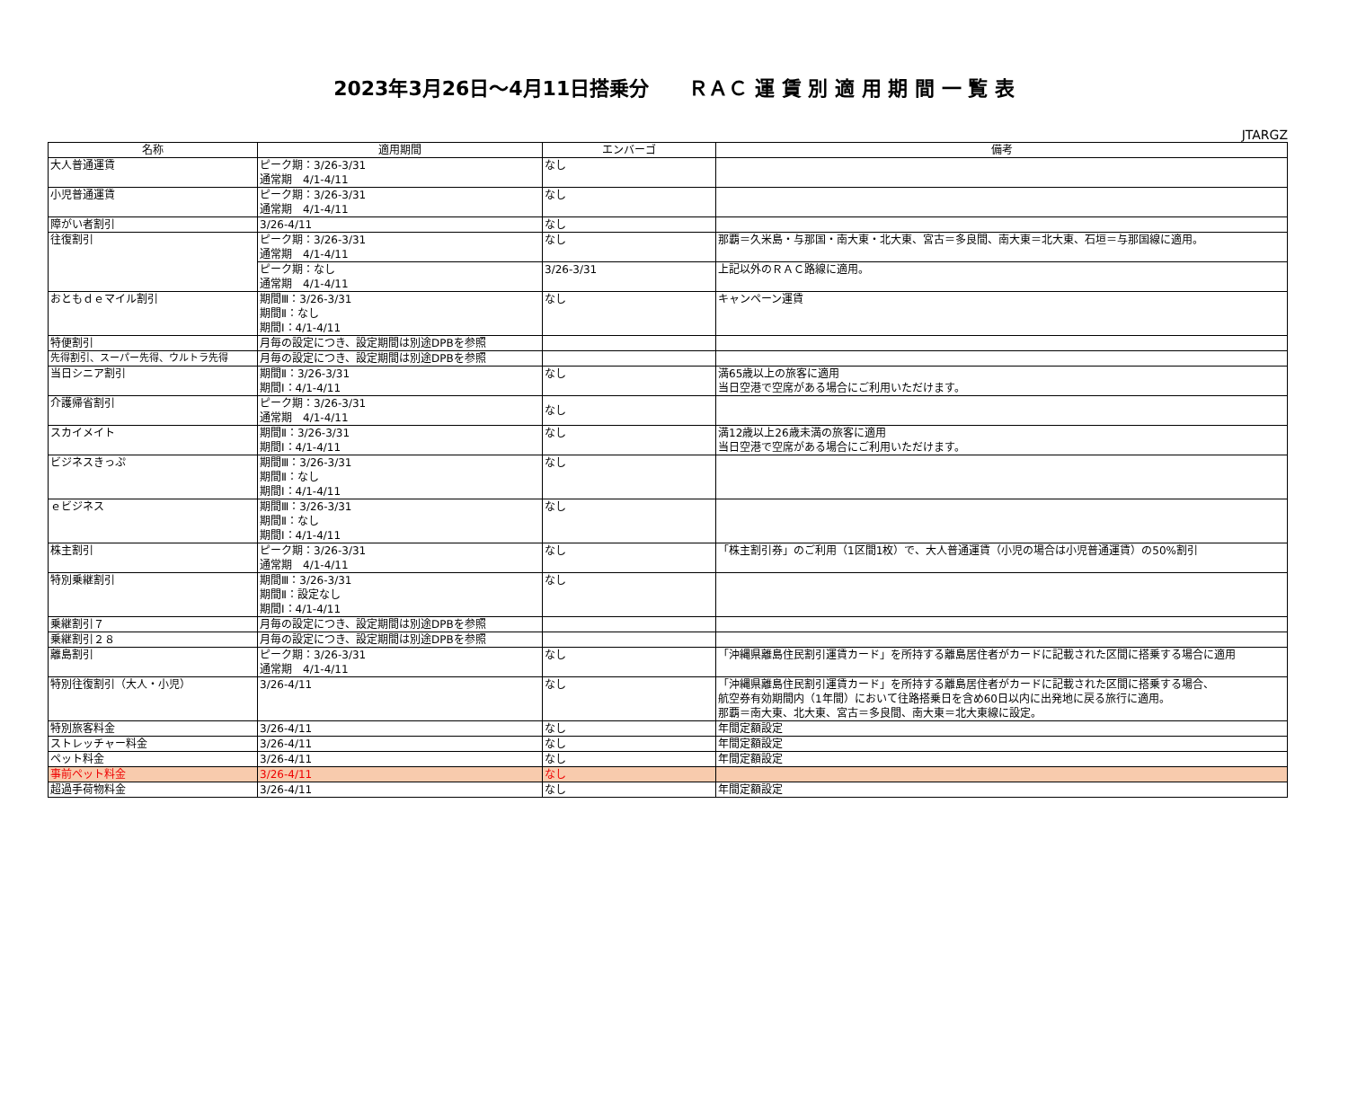2023年3月26日～4月11日搭乗分　　ＲＡＣ 運 賃 別 適 用 期 間 一 覧 表
JTARGZ
| 名称 | 適用期間 | エンバーゴ | 備考 |
| --- | --- | --- | --- |
| 大人普通運賃 | ピーク期：3/26-3/31 通常期 4/1-4/11 | なし | |
| 小児普通運賃 | ピーク期：3/26-3/31 通常期 4/1-4/11 | なし | |
| 障がい者割引 | 3/26-4/11 | なし | |
| 往復割引 | ピーク期：3/26-3/31 通常期 4/1-4/11 | なし | 那覇＝久米島・与那国・南大東・北大東、宮古＝多良間、南大東＝北大東、石垣＝与那国線に適用。 |
| | ピーク期：なし 通常期 4/1-4/11 | 3/26-3/31 | 上記以外のＲＡＣ路線に適用。 |
| おともｄｅマイル割引 | 期間Ⅲ：3/26-3/31 期間Ⅱ：なし 期間Ⅰ：4/1-4/11 | なし | キャンペーン運賃 |
| 特便割引 | 月毎の設定につき、設定期間は別途DPBを参照 | | |
| 先得割引、スーパー先得、ウルトラ先得 | 月毎の設定につき、設定期間は別途DPBを参照 | | |
| 当日シニア割引 | 期間Ⅱ：3/26-3/31 期間Ⅰ：4/1-4/11 | なし | 満65歳以上の旅客に適用 当日空港で空席がある場合にご利用いただけます。 |
| 介護帰省割引 | ピーク期：3/26-3/31 通常期 4/1-4/11 | なし | |
| スカイメイト | 期間Ⅱ：3/26-3/31 期間Ⅰ：4/1-4/11 | なし | 満12歳以上26歳未満の旅客に適用 当日空港で空席がある場合にご利用いただけます。 |
| ビジネスきっぷ | 期間Ⅲ：3/26-3/31 期間Ⅱ：なし 期間Ⅰ：4/1-4/11 | なし | |
| ｅビジネス | 期間Ⅲ：3/26-3/31 期間Ⅱ：なし 期間Ⅰ：4/1-4/11 | なし | |
| 株主割引 | ピーク期：3/26-3/31 通常期 4/1-4/11 | なし | 「株主割引券」のご利用（1区間1枚）で、大人普通運賃（小児の場合は小児普通運賃）の50%割引 |
| 特別乗継割引 | 期間Ⅲ：3/26-3/31 期間Ⅱ：設定なし 期間Ⅰ：4/1-4/11 | なし | |
| 乗継割引７ | 月毎の設定につき、設定期間は別途DPBを参照 | | |
| 乗継割引２８ | 月毎の設定につき、設定期間は別途DPBを参照 | | |
| 離島割引 | ピーク期：3/26-3/31 通常期 4/1-4/11 | なし | 「沖縄県離島住民割引運賃カード」を所持する離島居住者がカードに記載された区間に搭乗する場合に適用 |
| 特別往復割引（大人・小児） | 3/26-4/11 | なし | 「沖縄県離島住民割引運賃カード」を所持する離島居住者がカードに記載された区間に搭乗する場合、 航空券有効期間内（1年間）において往路搭乗日を含め60日以内に出発地に戻る旅行に適用。 那覇＝南大東、北大東、宮古＝多良間、南大東＝北大東線に設定。 |
| 特別旅客料金 | 3/26-4/11 | なし | 年間定額設定 |
| ストレッチャー料金 | 3/26-4/11 | なし | 年間定額設定 |
| ペット料金 | 3/26-4/11 | なし | 年間定額設定 |
| 事前ペット料金 | 3/26-4/11 | なし | |
| 超過手荷物料金 | 3/26-4/11 | なし | 年間定額設定 |